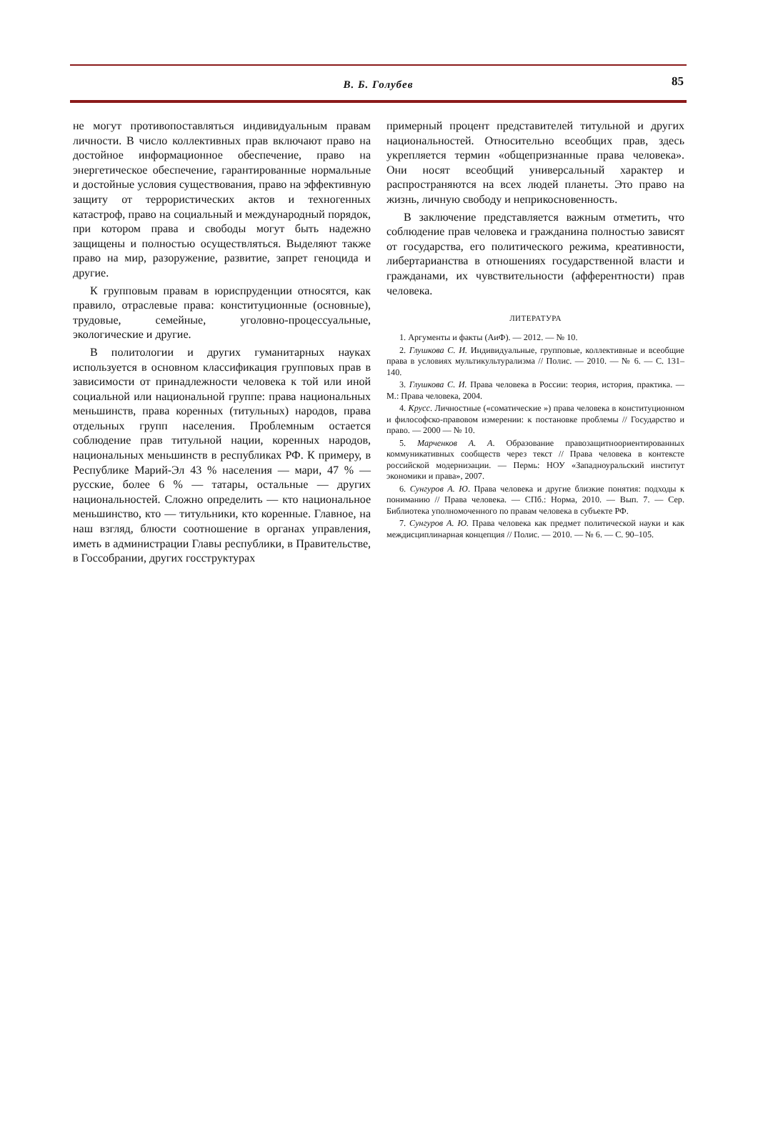В. Б. Голубев
85
не могут противопоставляться индивидуальным правам личности. В число коллективных прав включают право на достойное информационное обеспечение, право на энергетическое обеспечение, гарантированные нормальные и достойные условия существования, право на эффективную защиту от террористических актов и техногенных катастроф, право на социальный и международный порядок, при котором права и свободы могут быть надежно защищены и полностью осуществляться. Выделяют также право на мир, разоружение, развитие, запрет геноцида и другие.
К групповым правам в юриспруденции относятся, как правило, отраслевые права: конституционные (основные), трудовые, семейные, уголовно-процессуальные, экологические и другие.
В политологии и других гуманитарных науках используется в основном классификация групповых прав в зависимости от принадлежности человека к той или иной социальной или национальной группе: права национальных меньшинств, права коренных (титульных) народов, права отдельных групп населения. Проблемным остается соблюдение прав титульной нации, коренных народов, национальных меньшинств в республиках РФ. К примеру, в Республике Марий-Эл 43 % населения — мари, 47 % — русские, более 6 % — татары, остальные — других национальностей. Сложно определить — кто национальное меньшинство, кто — титульники, кто коренные. Главное, на наш взгляд, блюсти соотношение в органах управления, иметь в администрации Главы республики, в Правительстве, в Госсобрании, других госструктурах
примерный процент представителей титульной и других национальностей. Относительно всеобщих прав, здесь укрепляется термин «общепризнанные права человека». Они носят всеобщий универсальный характер и распространяются на всех людей планеты. Это право на жизнь, личную свободу и неприкосновенность.
В заключение представляется важным отметить, что соблюдение прав человека и гражданина полностью зависят от государства, его политического режима, креативности, либертарианства в отношениях государственной власти и гражданами, их чувствительности (афферентности) прав человека.
ЛИТЕРАТУРА
1. Аргументы и факты (АиФ). — 2012. — № 10.
2. Глушкова С. И. Индивидуальные, групповые, коллективные и всеобщие права в условиях мультикультурализма // Полис. — 2010. — № 6. — С. 131–140.
3. Глушкова С. И. Права человека в России: теория, история, практика. — М.: Права человека, 2004.
4. Крусс. Личностные («соматические ») права человека в конституционном и философско-правовом измерении: к постановке проблемы // Государство и право. — 2000 — № 10.
5. Марченков А. А. Образование правозащитноориентированных коммуникативных сообществ через текст // Права человека в контексте российской модернизации. — Пермь: НОУ «Западноуральский институт экономики и права», 2007.
6. Сунгуров А. Ю. Права человека и другие близкие понятия: подходы к пониманию // Права человека. — СПб.: Норма, 2010. — Вып. 7. — Сер. Библиотека уполномоченного по правам человека в субъекте РФ.
7. Сунгуров А. Ю. Права человека как предмет политической науки и как междисциплинарная концепция // Полис. — 2010. — № 6. — С. 90–105.